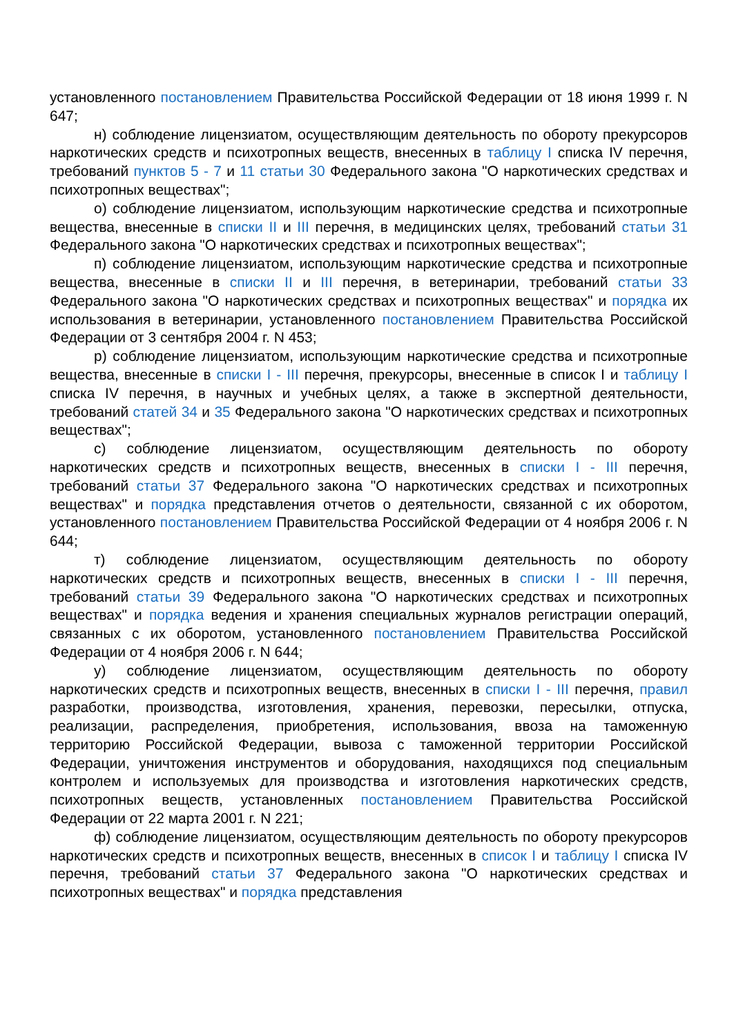установленного постановлением Правительства Российской Федерации от 18 июня 1999 г. N 647;
н) соблюдение лицензиатом, осуществляющим деятельность по обороту прекурсоров наркотических средств и психотропных веществ, внесенных в таблицу I списка IV перечня, требований пунктов 5 - 7 и 11 статьи 30 Федерального закона "О наркотических средствах и психотропных веществах";
о) соблюдение лицензиатом, использующим наркотические средства и психотропные вещества, внесенные в списки II и III перечня, в медицинских целях, требований статьи 31 Федерального закона "О наркотических средствах и психотропных веществах";
п) соблюдение лицензиатом, использующим наркотические средства и психотропные вещества, внесенные в списки II и III перечня, в ветеринарии, требований статьи 33 Федерального закона "О наркотических средствах и психотропных веществах" и порядка их использования в ветеринарии, установленного постановлением Правительства Российской Федерации от 3 сентября 2004 г. N 453;
р) соблюдение лицензиатом, использующим наркотические средства и психотропные вещества, внесенные в списки I - III перечня, прекурсоры, внесенные в список I и таблицу I списка IV перечня, в научных и учебных целях, а также в экспертной деятельности, требований статей 34 и 35 Федерального закона "О наркотических средствах и психотропных веществах";
с) соблюдение лицензиатом, осуществляющим деятельность по обороту наркотических средств и психотропных веществ, внесенных в списки I - III перечня, требований статьи 37 Федерального закона "О наркотических средствах и психотропных веществах" и порядка представления отчетов о деятельности, связанной с их оборотом, установленного постановлением Правительства Российской Федерации от 4 ноября 2006 г. N 644;
т) соблюдение лицензиатом, осуществляющим деятельность по обороту наркотических средств и психотропных веществ, внесенных в списки I - III перечня, требований статьи 39 Федерального закона "О наркотических средствах и психотропных веществах" и порядка ведения и хранения специальных журналов регистрации операций, связанных с их оборотом, установленного постановлением Правительства Российской Федерации от 4 ноября 2006 г. N 644;
у) соблюдение лицензиатом, осуществляющим деятельность по обороту наркотических средств и психотропных веществ, внесенных в списки I - III перечня, правил разработки, производства, изготовления, хранения, перевозки, пересылки, отпуска, реализации, распределения, приобретения, использования, ввоза на таможенную территорию Российской Федерации, вывоза с таможенной территории Российской Федерации, уничтожения инструментов и оборудования, находящихся под специальным контролем и используемых для производства и изготовления наркотических средств, психотропных веществ, установленных постановлением Правительства Российской Федерации от 22 марта 2001 г. N 221;
ф) соблюдение лицензиатом, осуществляющим деятельность по обороту прекурсоров наркотических средств и психотропных веществ, внесенных в список I и таблицу I списка IV перечня, требований статьи 37 Федерального закона "О наркотических средствах и психотропных веществах" и порядка представления